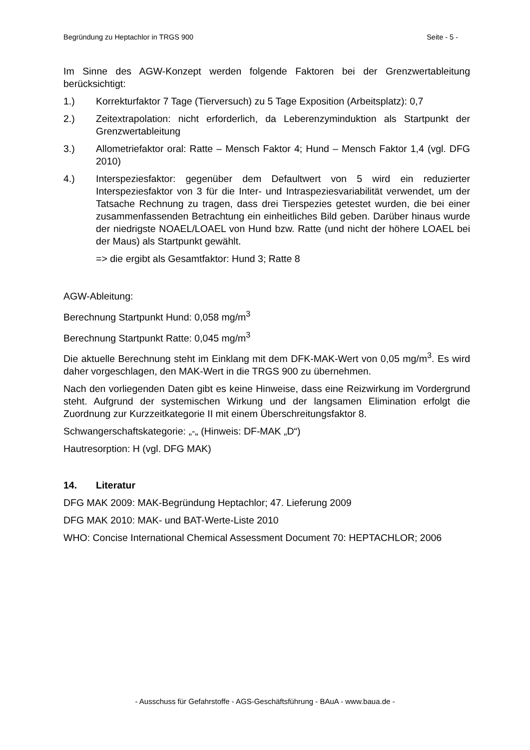Begründung zu Heptachlor in TRGS 900 Seite - 5 -
Im Sinne des AGW-Konzept werden folgende Faktoren bei der Grenzwertableitung berücksichtigt:
1.) Korrekturfaktor 7 Tage (Tierversuch) zu 5 Tage Exposition (Arbeitsplatz): 0,7
2.) Zeitextrapolation: nicht erforderlich, da Leberenzyminduktion als Startpunkt der Grenzwertableitung
3.) Allometriefaktor oral: Ratte – Mensch Faktor 4; Hund – Mensch Faktor 1,4 (vgl. DFG 2010)
4.) Interspeziesfaktor: gegenüber dem Defaultwert von 5 wird ein reduzierter Interspeziesfaktor von 3 für die Inter- und Intraspeziesvariabilität verwendet, um der Tatsache Rechnung zu tragen, dass drei Tierspezies getestet wurden, die bei einer zusammenfassenden Betrachtung ein einheitliches Bild geben. Darüber hinaus wurde der niedrigste NOAEL/LOAEL von Hund bzw. Ratte (und nicht der höhere LOAEL bei der Maus) als Startpunkt gewählt.
=> die ergibt als Gesamtfaktor: Hund 3; Ratte 8
AGW-Ableitung:
Berechnung Startpunkt Hund: 0,058 mg/m<sup>3</sup>
Berechnung Startpunkt Ratte: 0,045 mg/m<sup>3</sup>
Die aktuelle Berechnung steht im Einklang mit dem DFK-MAK-Wert von 0,05 mg/m<sup>3</sup>. Es wird daher vorgeschlagen, den MAK-Wert in die TRGS 900 zu übernehmen.
Nach den vorliegenden Daten gibt es keine Hinweise, dass eine Reizwirkung im Vordergrund steht. Aufgrund der systemischen Wirkung und der langsamen Elimination erfolgt die Zuordnung zur Kurzzeitkategorie II mit einem Überschreitungsfaktor 8.
Schwangerschaftskategorie: „-„ (Hinweis: DF-MAK „D“)
Hautresorption: H (vgl. DFG MAK)
14. Literatur
DFG MAK 2009: MAK-Begründung Heptachlor; 47. Lieferung 2009
DFG MAK 2010: MAK- und BAT-Werte-Liste 2010
WHO: Concise International Chemical Assessment Document 70: HEPTACHLOR; 2006
- Ausschuss für Gefahrstoffe - AGS-Geschäftsführung - BAuA - www.baua.de -